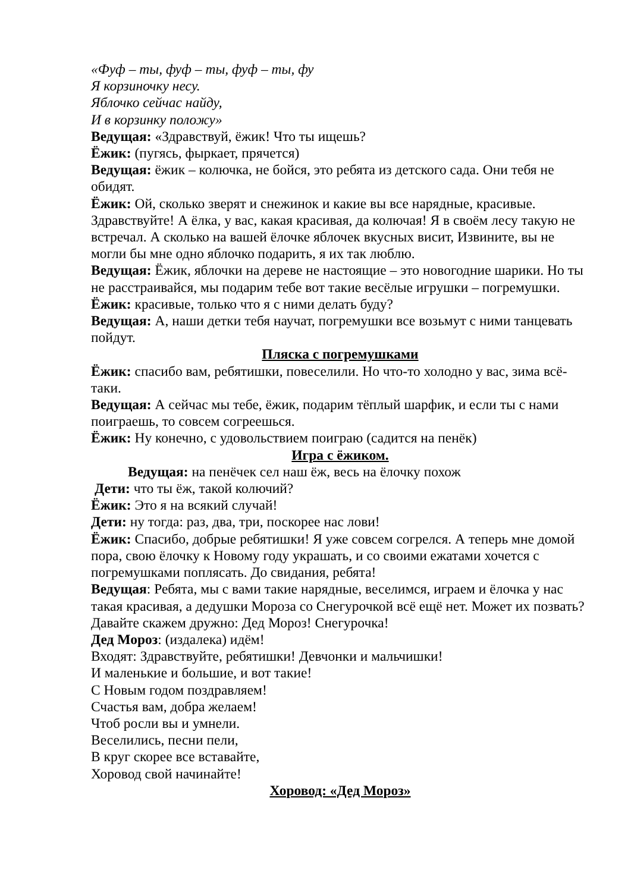«Фуф – ты, фуф – ты, фуф – ты, фу
Я корзиночку несу.
Яблочко сейчас найду,
И в корзинку положу»
Ведущая: «Здравствуй, ёжик! Что ты ищешь?
Ёжик: (пугясь, фыркает, прячется)
Ведущая: ёжик – колючка, не бойся, это ребята из детского сада. Они тебя не обидят.
Ёжик: Ой, сколько зверят и снежинок и какие вы все нарядные, красивые. Здравствуйте! А ёлка, у вас, какая красивая, да колючая! Я в своём лесу такую не встречал. А сколько на вашей ёлочке яблочек вкусных висит, Извините, вы не могли бы мне одно яблочко подарить, я их так люблю.
Ведущая: Ёжик, яблочки на дереве не настоящие – это новогодние шарики. Но ты не расстраивайся, мы подарим тебе вот такие весёлые игрушки – погремушки.
Ёжик: красивые, только что я с ними делать буду?
Ведущая: А, наши детки тебя научат, погремушки все возьмут с ними танцевать пойдут.
Пляска с погремушками
Ёжик: спасибо вам, ребятишки, повеселили. Но что-то холодно у вас, зима всё-таки.
Ведущая: А сейчас мы тебе, ёжик, подарим тёплый шарфик, и если ты с нами поиграешь, то совсем согреешься.
Ёжик: Ну конечно, с удовольствием поиграю (садится на пенёк)
Игра с ёжиком.
Ведущая: на пенёчек сел наш ёж, весь на ёлочку похож
Дети: что ты ёж, такой колючий?
Ёжик: Это я на всякий случай!
Дети: ну тогда: раз, два, три, поскорее нас лови!
Ёжик: Спасибо, добрые ребятишки! Я уже совсем согрелся. А теперь мне домой пора, свою ёлочку к Новому году украшать, и со своими ежатами хочется с погремушками поплясать. До свидания, ребята!
Ведущая: Ребята, мы с вами такие нарядные, веселимся, играем и ёлочка у нас такая красивая, а дедушки Мороза со Снегурочкой всё ещё нет. Может их позвать? Давайте скажем дружно: Дед Мороз! Снегурочка!
Дед Мороз: (издалека) идём!
Входят: Здравствуйте, ребятишки! Девчонки и мальчишки!
И маленькие и большие, и вот такие!
С Новым годом поздравляем!
Счастья вам, добра желаем!
Чтоб росли вы и умнели.
Веселились, песни пели,
В круг скорее все вставайте,
Хоровод свой начинайте!
Хоровод: «Дед Мороз»